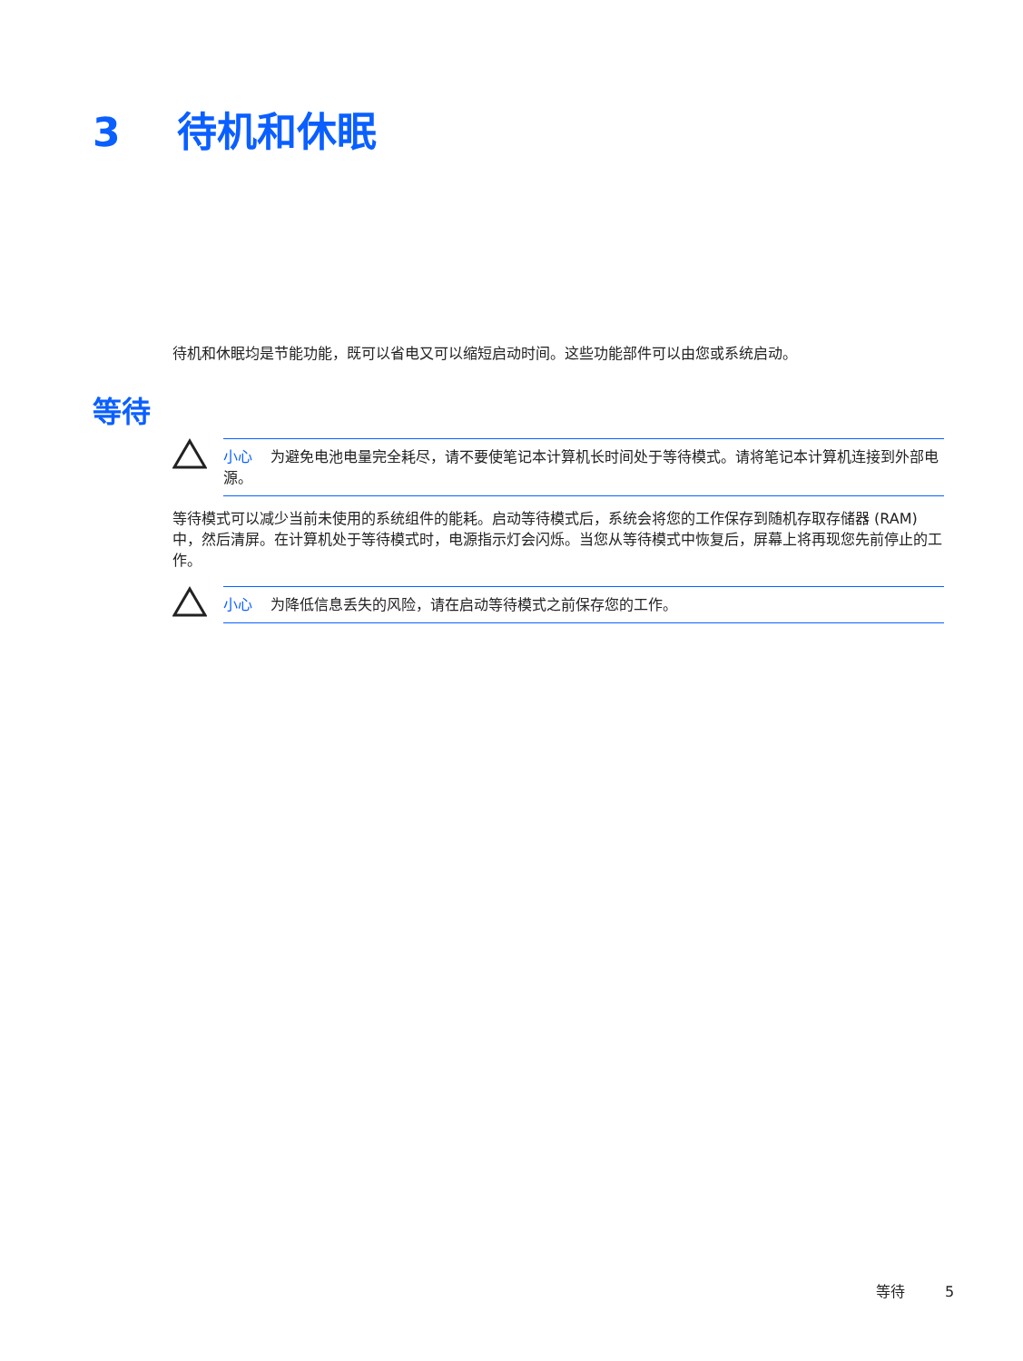3 待机和休眠
待机和休眠均是节能功能，既可以省电又可以缩短启动时间。这些功能部件可以由您或系统启动。
等待
小心 为避免电池电量完全耗尽，请不要使笔记本计算机长时间处于等待模式。请将笔记本计算机连接到外部电源。
等待模式可以减少当前未使用的系统组件的能耗。启动等待模式后，系统会将您的工作保存到随机存取存储器 (RAM) 中，然后清屏。在计算机处于等待模式时，电源指示灯会闪烁。当您从等待模式中恢复后，屏幕上将再现您先前停止的工作。
小心 为降低信息丢失的风险，请在启动等待模式之前保存您的工作。
等待 5